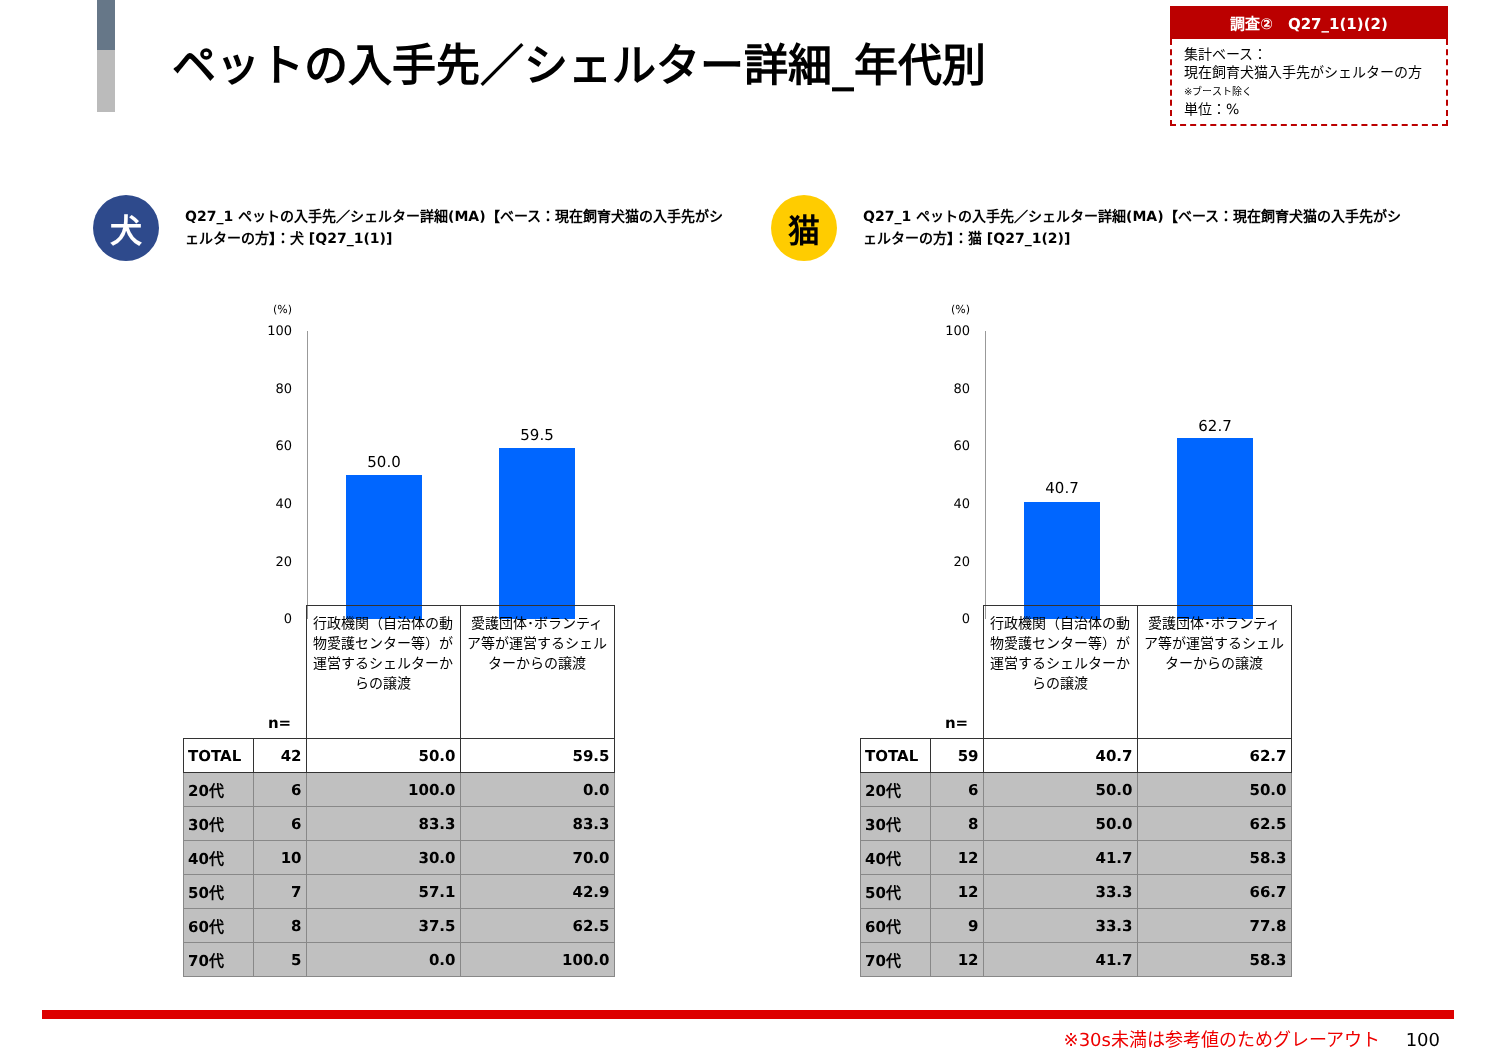ペットの入手先／シェルター詳細_年代別
調査②　Q27_1(1)(2)
集計ベース：
現在飼育犬猫入手先がシェルターの方
※ブースト除く
単位：%
犬
Q27_1 ペットの入手先／シェルター詳細(MA)【ベース：現在飼育犬猫の入手先がシェルターの方】：犬 [Q27_1(1)]
(%)
100
80
60
40
20
0
50.0
59.5
| | n= | 行政機関（自治体の動物愛護センター等）が運営するシェルターからの譲渡 | 愛護団体･ボランティア等が運営するシェルターからの譲渡 |
| TOTAL | 42 | 50.0 | 59.5 |
| 20代 | 6 | 100.0 | 0.0 |
| 30代 | 6 | 83.3 | 83.3 |
| 40代 | 10 | 30.0 | 70.0 |
| 50代 | 7 | 57.1 | 42.9 |
| 60代 | 8 | 37.5 | 62.5 |
| 70代 | 5 | 0.0 | 100.0 |
猫
Q27_1 ペットの入手先／シェルター詳細(MA)【ベース：現在飼育犬猫の入手先がシェルターの方】：猫 [Q27_1(2)]
(%)
100
80
60
40
20
0
40.7
62.7
| | n= | 行政機関（自治体の動物愛護センター等）が運営するシェルターからの譲渡 | 愛護団体･ボランティア等が運営するシェルターからの譲渡 |
| TOTAL | 59 | 40.7 | 62.7 |
| 20代 | 6 | 50.0 | 50.0 |
| 30代 | 8 | 50.0 | 62.5 |
| 40代 | 12 | 41.7 | 58.3 |
| 50代 | 12 | 33.3 | 66.7 |
| 60代 | 9 | 33.3 | 77.8 |
| 70代 | 12 | 41.7 | 58.3 |
※30s未満は参考値のためグレーアウト 100